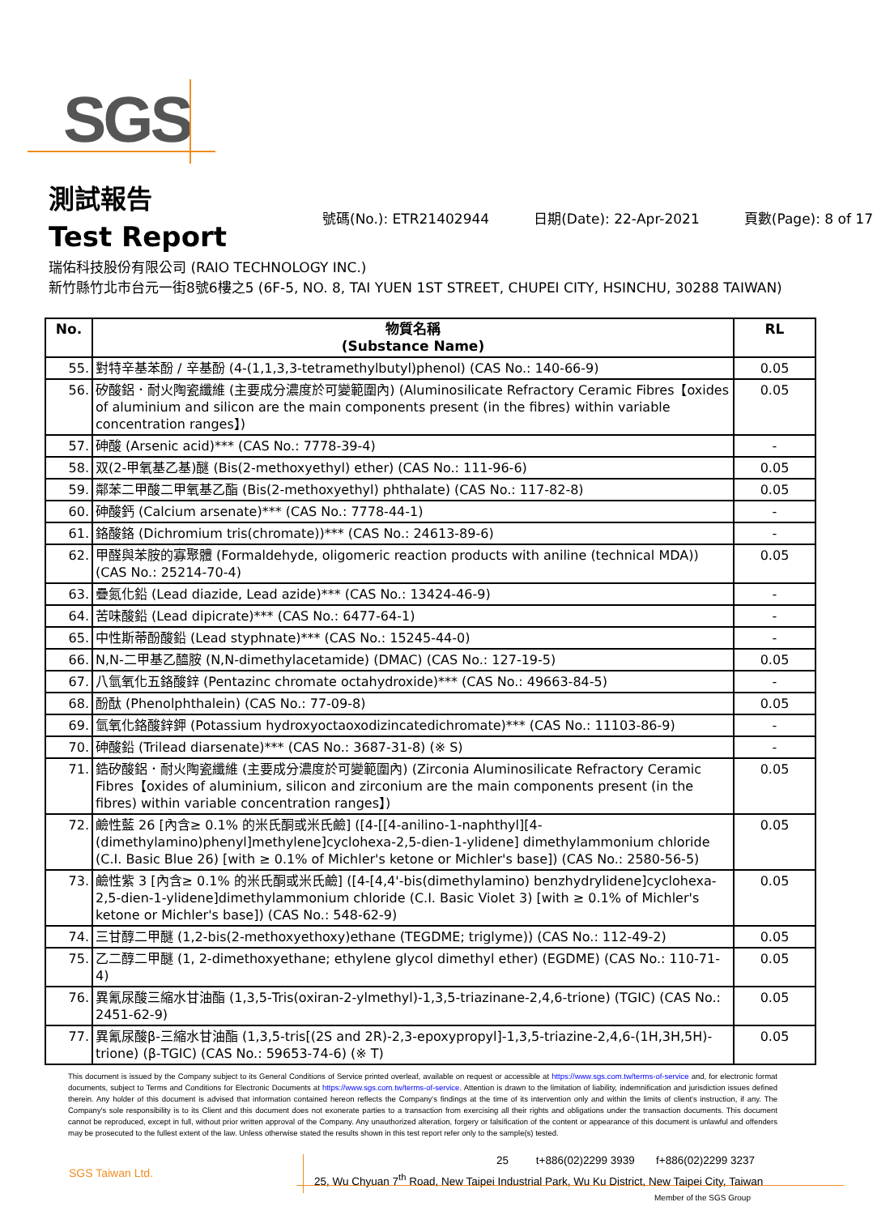SGS
測試報告
Test Report
號碼(No.): ETR21402944 日期(Date): 22-Apr-2021 頁數(Page): 8 of 17
瑞佑科技股份有限公司 (RAIO TECHNOLOGY INC.)
新竹縣竹北市台元一街8號6樓之5 (6F-5, NO. 8, TAI YUEN 1ST STREET, CHUPEI CITY, HSINCHU, 30288 TAIWAN)
| No. | 物質名稱 (Substance Name) | RL |
| --- | --- | --- |
| 55. | 對特辛基苯酚 / 辛基酚 (4-(1,1,3,3-tetramethylbutyl)phenol) (CAS No.: 140-66-9) | 0.05 |
| 56. | 矽酸鋁．耐火陶瓷纖維 (主要成分濃度於可變範圍內) (Aluminosilicate Refractory Ceramic Fibres【oxides of aluminium and silicon are the main components present (in the fibres) within variable concentration ranges】) | 0.05 |
| 57. | 砷酸 (Arsenic acid)*** (CAS No.: 7778-39-4) | - |
| 58. | 双(2-甲氧基乙基)醚 (Bis(2-methoxyethyl) ether) (CAS No.: 111-96-6) | 0.05 |
| 59. | 鄰苯二甲酸二甲氧基乙酯 (Bis(2-methoxyethyl) phthalate) (CAS No.: 117-82-8) | 0.05 |
| 60. | 砷酸鈣 (Calcium arsenate)*** (CAS No.: 7778-44-1) | - |
| 61. | 鉻酸鉻 (Dichromium tris(chromate))*** (CAS No.: 24613-89-6) | - |
| 62. | 甲醛與苯胺的寡聚體 (Formaldehyde, oligomeric reaction products with aniline (technical MDA)) (CAS No.: 25214-70-4) | 0.05 |
| 63. | 疊氮化鉛 (Lead diazide, Lead azide)*** (CAS No.: 13424-46-9) | - |
| 64. | 苦味酸鉛 (Lead dipicrate)*** (CAS No.: 6477-64-1) | - |
| 65. | 中性斯蒂酚酸鉛 (Lead styphnate)*** (CAS No.: 15245-44-0) | - |
| 66. | N,N-二甲基乙醯胺 (N,N-dimethylacetamide) (DMAC) (CAS No.: 127-19-5) | 0.05 |
| 67. | 八氫氧化五鉻酸鋅 (Pentazinc chromate octahydroxide)*** (CAS No.: 49663-84-5) | - |
| 68. | 酚酞 (Phenolphthalein) (CAS No.: 77-09-8) | 0.05 |
| 69. | 氫氧化鉻酸鋅鉀 (Potassium hydroxyoctaoxodizincatedichromate)*** (CAS No.: 11103-86-9) | - |
| 70. | 砷酸鉛 (Trilead diarsenate)*** (CAS No.: 3687-31-8) (※ S) | - |
| 71. | 鋯矽酸鋁．耐火陶瓷纖維 (主要成分濃度於可變範圍內) (Zirconia Aluminosilicate Refractory Ceramic Fibres【oxides of aluminium, silicon and zirconium are the main components present (in the fibres) within variable concentration ranges】) | 0.05 |
| 72. | 鹼性藍 26 [內含≥ 0.1% 的米氏酮或米氏鹼] ([4-[[4-anilino-1-naphthyl][4-(dimethylamino)phenyl]methylene]cyclohexa-2,5-dien-1-ylidene] dimethylammonium chloride (C.I. Basic Blue 26) [with ≥ 0.1% of Michler's ketone or Michler's base]) (CAS No.: 2580-56-5) | 0.05 |
| 73. | 鹼性紫 3 [內含≥ 0.1% 的米氏酮或米氏鹼] ([4-[4,4'-bis(dimethylamino) benzhydrylidene]cyclohexa-2,5-dien-1-ylidene]dimethylammonium chloride (C.I. Basic Violet 3) [with ≥ 0.1% of Michler's ketone or Michler's base]) (CAS No.: 548-62-9) | 0.05 |
| 74. | 三甘醇二甲醚 (1,2-bis(2-methoxyethoxy)ethane (TEGDME; triglyme)) (CAS No.: 112-49-2) | 0.05 |
| 75. | 乙二醇二甲醚 (1, 2-dimethoxyethane; ethylene glycol dimethyl ether) (EGDME) (CAS No.: 110-71-4) | 0.05 |
| 76. | 異氰尿酸三縮水甘油酯 (1,3,5-Tris(oxiran-2-ylmethyl)-1,3,5-triazinane-2,4,6-trione) (TGIC) (CAS No.: 2451-62-9) | 0.05 |
| 77. | 異氰尿酸β-三縮水甘油酯 (1,3,5-tris[(2S and 2R)-2,3-epoxypropyl]-1,3,5-triazine-2,4,6-(1H,3H,5H)-trione) (β-TGIC) (CAS No.: 59653-74-6) (※ T) | 0.05 |
This document is issued by the Company subject to its General Conditions of Service printed overleaf, available on request or accessible at https://www.sgs.com.tw/terms-of-service and, for electronic format documents, subject to Terms and Conditions for Electronic Documents at https://www.sgs.com.tw/terms-of-service. Attention is drawn to the limitation of liability, indemnification and jurisdiction issues defined therein. Any holder of this document is advised that information contained hereon reflects the Company's findings at the time of its intervention only and within the limits of client's instruction, if any. The Company's sole responsibility is to its Client and this document does not exonerate parties to a transaction from exercising all their rights and obligations under the transaction documents. This document cannot be reproduced, except in full, without prior written approval of the Company. Any unauthorized alteration, forgery or falsification of the content or appearance of this document is unlawful and offenders may be prosecuted to the fullest extent of the law. Unless otherwise stated the results shown in this test report refer only to the sample(s) tested.
SGS Taiwan Ltd.
25 t+886(02)2299 3939 f+886(02)2299 3237
25, Wu Chyuan 7<sup>th</sup> Road, New Taipei Industrial Park, Wu Ku District, New Taipei City, Taiwan
Member of the SGS Group